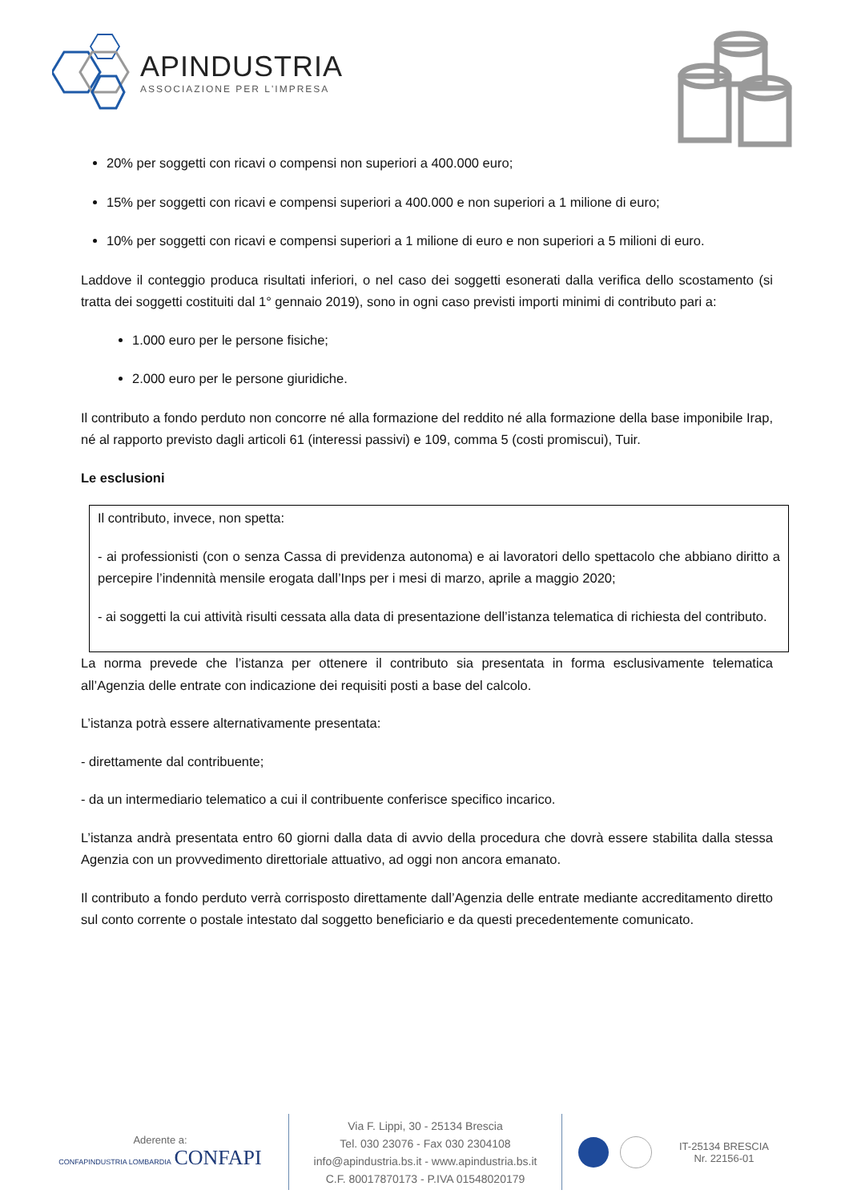APINDUSTRIA
ASSOCIAZIONE PER L'IMPRESA
20% per soggetti con ricavi o compensi non superiori a 400.000 euro;
15% per soggetti con ricavi e compensi superiori a 400.000 e non superiori a 1 milione di euro;
10% per soggetti con ricavi e compensi superiori a 1 milione di euro e non superiori a 5 milioni di euro.
Laddove il conteggio produca risultati inferiori, o nel caso dei soggetti esonerati dalla verifica dello scostamento (si tratta dei soggetti costituiti dal 1° gennaio 2019), sono in ogni caso previsti importi minimi di contributo pari a:
1.000 euro per le persone fisiche;
2.000 euro per le persone giuridiche.
Il contributo a fondo perduto non concorre né alla formazione del reddito né alla formazione della base imponibile Irap, né al rapporto previsto dagli articoli 61 (interessi passivi) e 109, comma 5 (costi promiscui), Tuir.
Le esclusioni
Il contributo, invece, non spetta:
- ai professionisti (con o senza Cassa di previdenza autonoma) e ai lavoratori dello spettacolo che abbiano diritto a percepire l’indennità mensile erogata dall’Inps per i mesi di marzo, aprile a maggio 2020;
- ai soggetti la cui attività risulti cessata alla data di presentazione dell’istanza telematica di richiesta del contributo.
La norma prevede che l’istanza per ottenere il contributo sia presentata in forma esclusivamente telematica all’Agenzia delle entrate con indicazione dei requisiti posti a base del calcolo.
L’istanza potrà essere alternativamente presentata:
- direttamente dal contribuente;
- da un intermediario telematico a cui il contribuente conferisce specifico incarico.
L’istanza andrà presentata entro 60 giorni dalla data di avvio della procedura che dovrà essere stabilita dalla stessa Agenzia con un provvedimento direttoriale attuativo, ad oggi non ancora emanato.
Il contributo a fondo perduto verrà corrisposto direttamente dall’Agenzia delle entrate mediante accreditamento diretto sul conto corrente o postale intestato dal soggetto beneficiario e da questi precedentemente comunicato.
Aderente a:
CONFAPINDUSTRIA LOMBARDIA CONFAPI
Via F. Lippi, 30 - 25134 Brescia
Tel. 030 23076 - Fax 030 2304108
info@apindustria.bs.it - www.apindustria.bs.it
C.F. 80017870173 - P.IVA 01548020179
IT-25134 BRESCIA
Nr. 22156-01